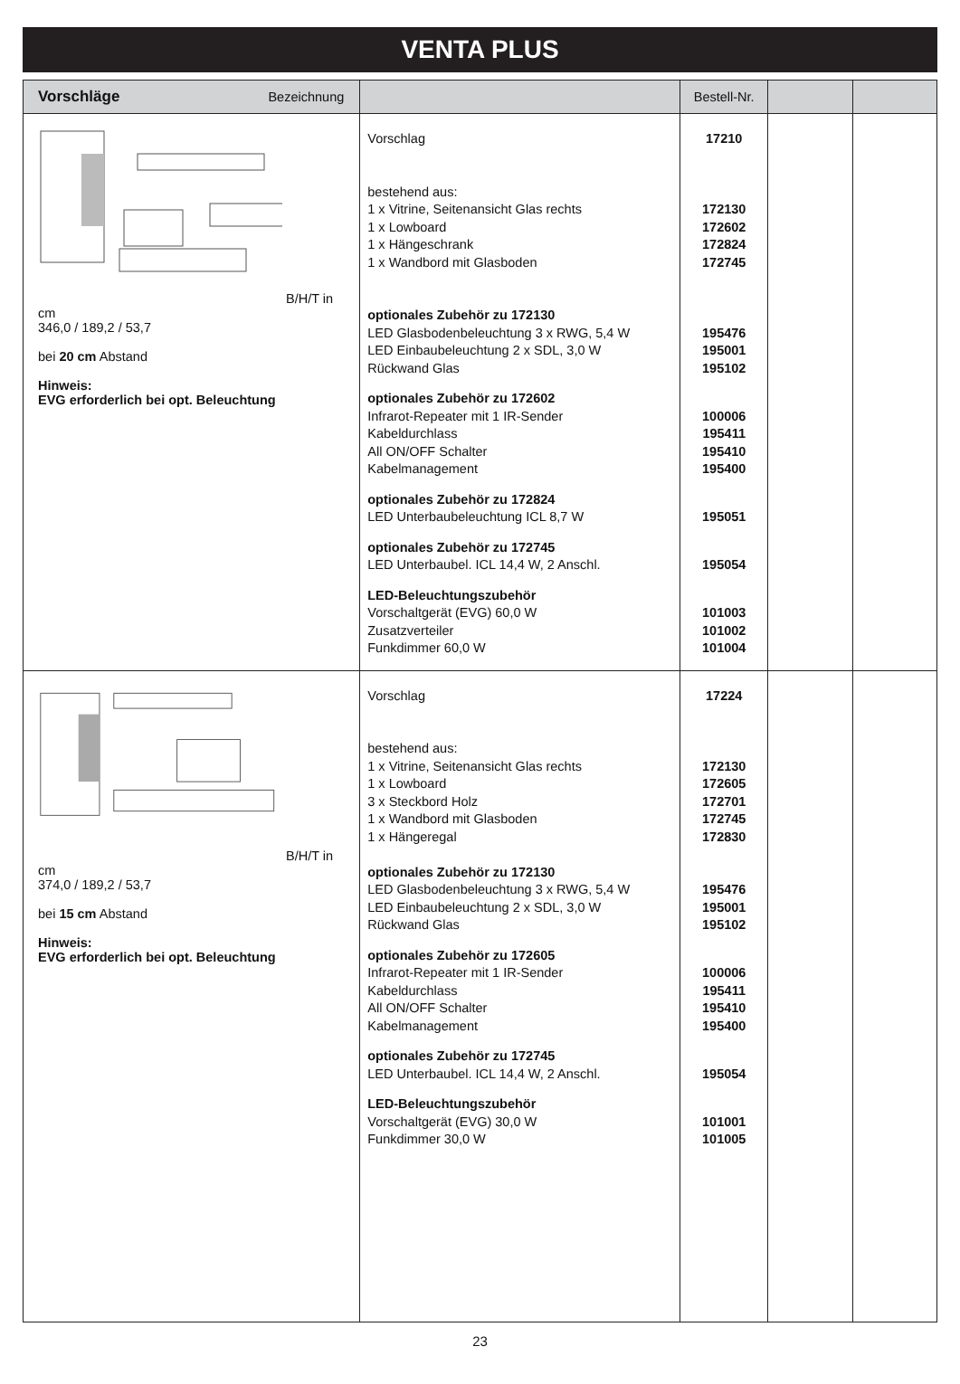VENTA PLUS
| Vorschläge Bezeichnung | | Bestell-Nr. | | |
| --- | --- | --- | --- | --- |
| B/H/T in cm 346,0 / 189,2 / 53,7 bei 20 cm Abstand Hinweis: EVG erforderlich bei opt. Beleuchtung | Vorschlag bestehend aus: 1 x Vitrine, Seitenansicht Glas rechts 1 x Lowboard 1 x Hängeschrank 1 x Wandbord mit Glasboden optionales Zubehör zu 172130 LED Glasbodenbeleuchtung 3 x RWG, 5,4 W LED Einbaubeleuchtung 2 x SDL, 3,0 W Rückwand Glas optionales Zubehör zu 172602 Infrarot-Repeater mit 1 IR-Sender Kabeldurchlass All ON/OFF Schalter Kabelmanagement optionales Zubehör zu 172824 LED Unterbaubeleuchtung ICL 8,7 W optionales Zubehör zu 172745 LED Unterbaubel. ICL 14,4 W, 2 Anschl. LED-Beleuchtungszubehör Vorschaltgerät (EVG) 60,0 W Zusatzverteiler Funkdimmer 60,0 W | 17210 172130 172602 172824 172745 195476 195001 195102 100006 195411 195410 195400 195051 195054 101003 101002 101004 | | |
| B/H/T in cm 374,0 / 189,2 / 53,7 bei 15 cm Abstand Hinweis: EVG erforderlich bei opt. Beleuchtung | Vorschlag bestehend aus: 1 x Vitrine, Seitenansicht Glas rechts 1 x Lowboard 3 x Steckbord Holz 1 x Wandbord mit Glasboden 1 x Hängeregal optionales Zubehör zu 172130 LED Glasbodenbeleuchtung 3 x RWG, 5,4 W LED Einbaubeleuchtung 2 x SDL, 3,0 W Rückwand Glas optionales Zubehör zu 172605 Infrarot-Repeater mit 1 IR-Sender Kabeldurchlass All ON/OFF Schalter Kabelmanagement optionales Zubehör zu 172745 LED Unterbaubel. ICL 14,4 W, 2 Anschl. LED-Beleuchtungszubehör Vorschaltgerät (EVG) 30,0 W Funkdimmer 30,0 W | 17224 172130 172605 172701 172745 172830 195476 195001 195102 100006 195411 195410 195400 195054 101001 101005 | | |
23